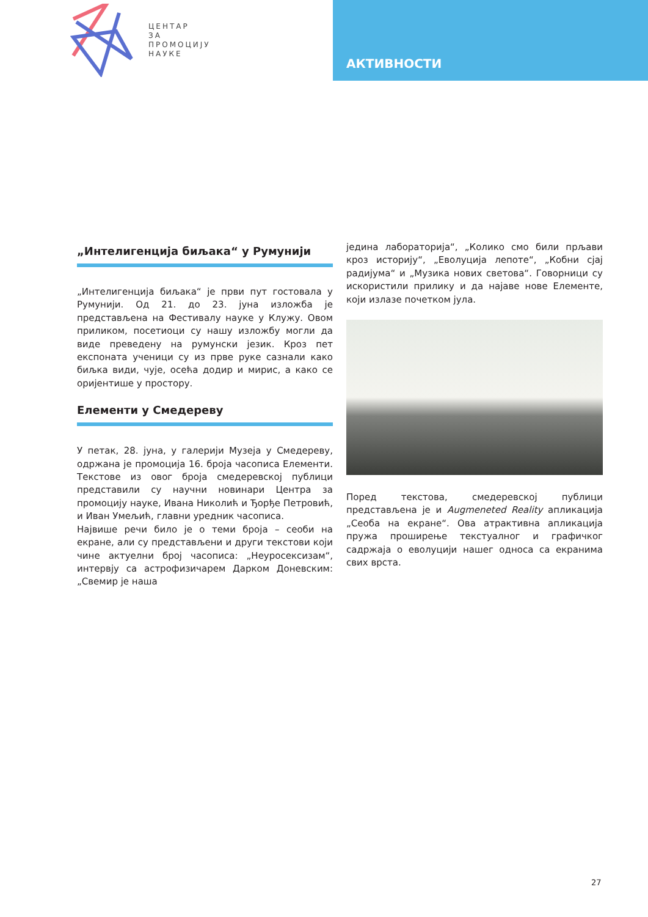ЦЕНТАР
ЗА
ПРОМОЦИЈУ
НАУКЕ
АКТИВНОСТИ
„Интелигенција биљака“ у Румунији
„Интелигенција биљака“ је први пут гостовала у Румунији. Од 21. до 23. јуна изложба је представљена на Фестивалу науке у Клужу. Овом приликом, посетиоци су нашу изложбу могли да виде преведену на румунски језик. Кроз пет експоната ученици су из прве руке сазнали како биљка види, чује, осећа додир и мирис, а како се оријентише у простору.
Елементи у Смедереву
У петак, 28. јуна, у галерији Музеја у Смедереву, одржана је промоција 16. броја часописа Елементи. Текстове из овог броја смедеревској публици представили су научни новинари Центра за промоцију науке, Ивана Николић и Ђорђе Петровић, и Иван Умељић, главни уредник часописа.
Највише речи било је о теми броја – сеоби на екране, али су представљени и други текстови који чине актуелни број часописа: „Неуросексизам“, интервју са астрофизичарем Дарком Доневским: „Свемир је наша
једина лабораторија“, „Колико смо били прљави кроз историју“, „Еволуција лепоте“, „Кобни сјај радијума“ и „Музика нових светова“. Говорници су искористили прилику и да најаве нове Елементе, који излазе почетком јула.
Поред текстова, смедеревској публици представљена је и Augmeneted Reality апликација „Сеоба на екране“. Ова атрактивна апликација пружа проширење текстуалног и графичког садржаја о еволуцији нашег односа са екранима свих врста.
27